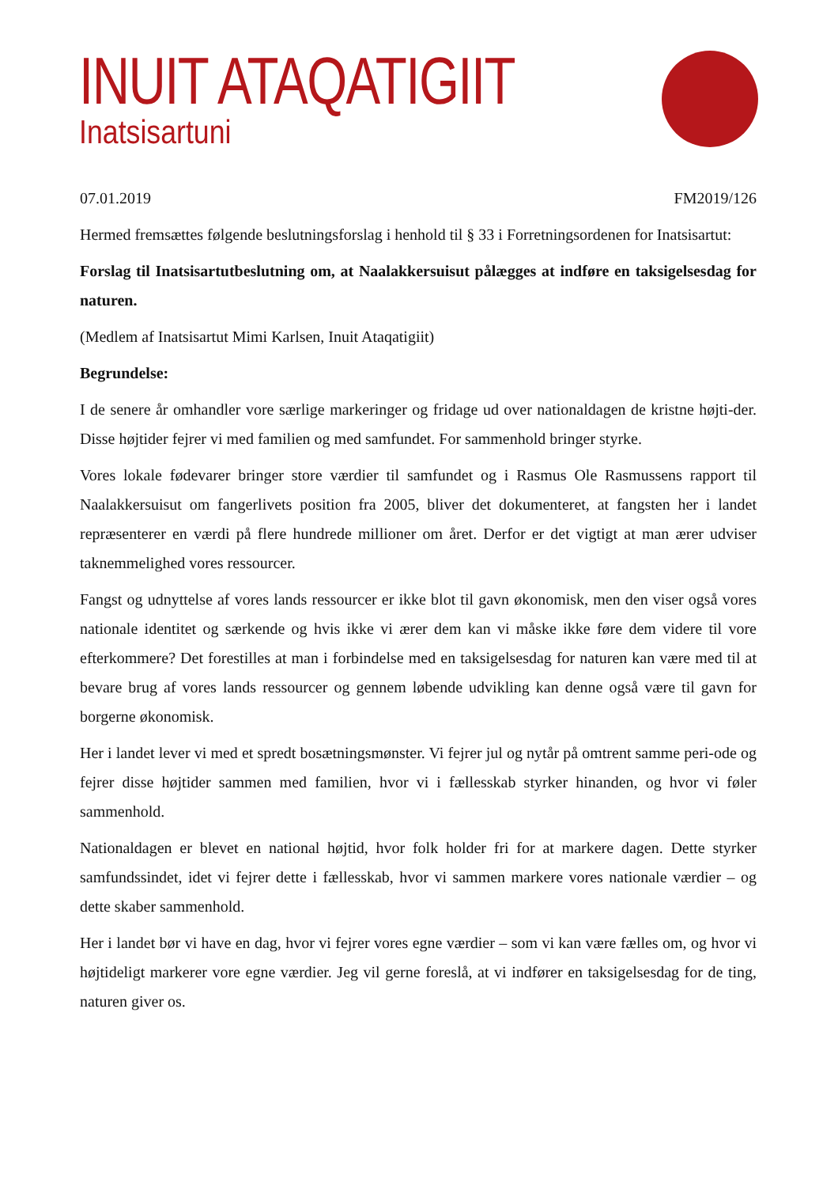INUIT ATAQATIGIIT
Inatsisartuni
07.01.2019 FM2019/126
Hermed fremsættes følgende beslutningsforslag i henhold til § 33 i Forretningsordenen for Inatsisartut:
Forslag til Inatsisartutbeslutning om, at Naalakkersuisut pålægges at indføre en taksigelsesdag for naturen.
(Medlem af Inatsisartut Mimi Karlsen, Inuit Ataqatigiit)
Begrundelse:
I de senere år omhandler vore særlige markeringer og fridage ud over nationaldagen de kristne højti-der. Disse højtider fejrer vi med familien og med samfundet. For sammenhold bringer styrke.
Vores lokale fødevarer bringer store værdier til samfundet og i Rasmus Ole Rasmussens rapport til Naalakkersuisut om fangerlivets position fra 2005, bliver det dokumenteret, at fangsten her i landet repræsenterer en værdi på flere hundrede millioner om året. Derfor er det vigtigt at man ærer udviser taknemmelighed vores ressourcer.
Fangst og udnyttelse af vores lands ressourcer er ikke blot til gavn økonomisk, men den viser også vores nationale identitet og særkende og hvis ikke vi ærer dem kan vi måske ikke føre dem videre til vore efterkommere? Det forestilles at man i forbindelse med en taksigelsesdag for naturen kan være med til at bevare brug af vores lands ressourcer og gennem løbende udvikling kan denne også være til gavn for borgerne økonomisk.
Her i landet lever vi med et spredt bosætningsmønster. Vi fejrer jul og nytår på omtrent samme peri-ode og fejrer disse højtider sammen med familien, hvor vi i fællesskab styrker hinanden, og hvor vi føler sammenhold.
Nationaldagen er blevet en national højtid, hvor folk holder fri for at markere dagen. Dette styrker samfundssindet, idet vi fejrer dette i fællesskab, hvor vi sammen markere vores nationale værdier – og dette skaber sammenhold.
Her i landet bør vi have en dag, hvor vi fejrer vores egne værdier – som vi kan være fælles om, og hvor vi højtideligt markerer vore egne værdier. Jeg vil gerne foreslå, at vi indfører en taksigelsesdag for de ting, naturen giver os.